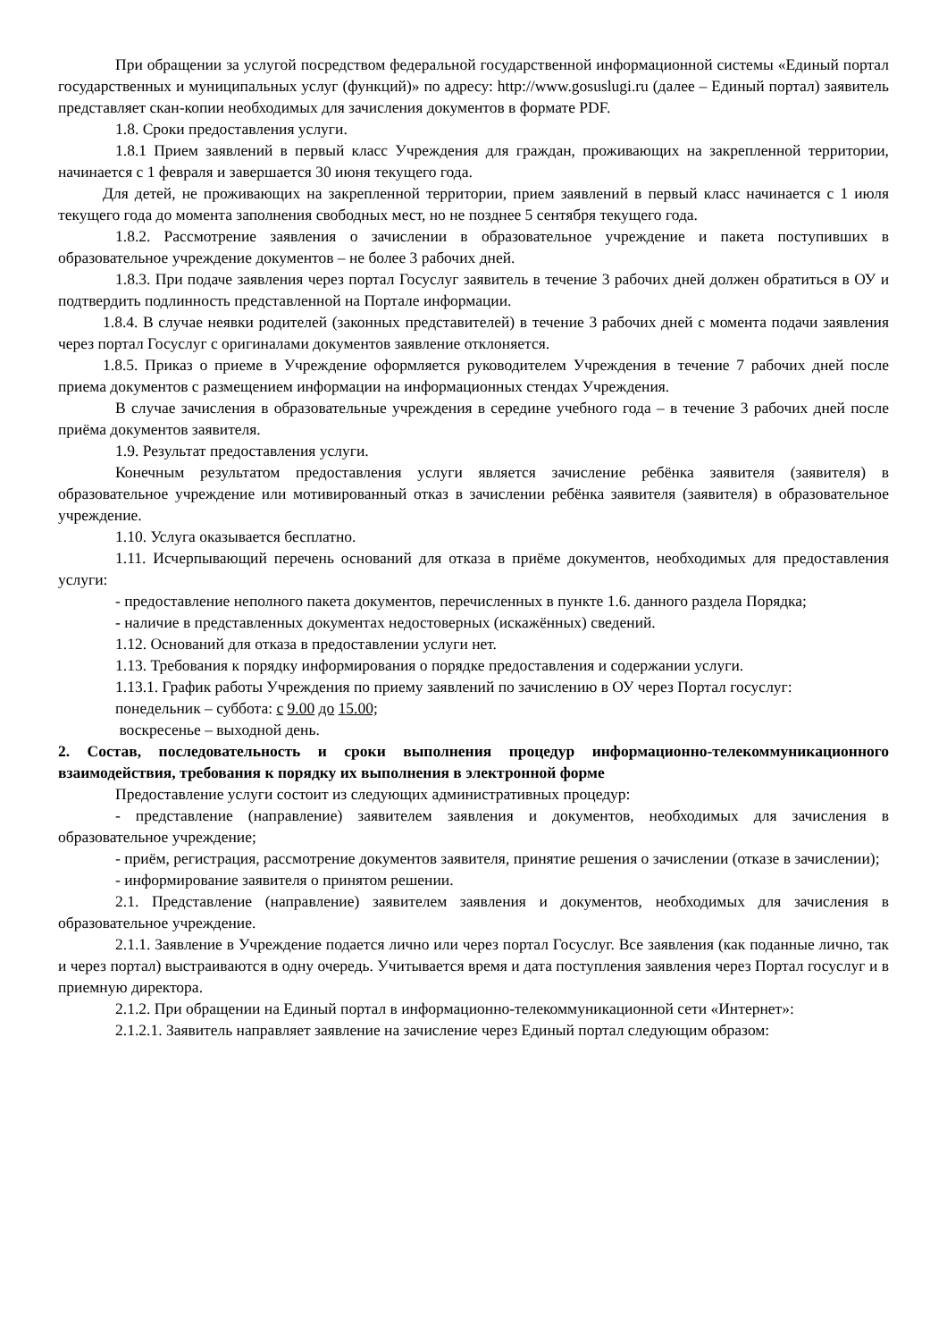При обращении за услугой посредством федеральной государственной информационной системы «Единый портал государственных и муниципальных услуг (функций)» по адресу: http://www.gosuslugi.ru (далее – Единый портал) заявитель представляет скан-копии необходимых для зачисления документов в формате PDF.
1.8. Сроки предоставления услуги.
1.8.1 Прием заявлений в первый класс Учреждения для граждан, проживающих на закрепленной территории, начинается с 1 февраля и завершается 30 июня текущего года.
Для детей, не проживающих на закрепленной территории, прием заявлений в первый класс начинается с 1 июля текущего года до момента заполнения свободных мест, но не позднее 5 сентября текущего года.
1.8.2. Рассмотрение заявления о зачислении в образовательное учреждение и пакета поступивших в образовательное учреждение документов – не более 3 рабочих дней.
1.8.3. При подаче заявления через портал Госуслуг заявитель в течение 3 рабочих дней должен обратиться в ОУ и подтвердить подлинность представленной на Портале информации.
1.8.4. В случае неявки родителей (законных представителей) в течение 3 рабочих дней с момента подачи заявления через портал Госуслуг с оригиналами документов заявление отклоняется.
1.8.5. Приказ о приеме в Учреждение оформляется руководителем Учреждения в течение 7 рабочих дней после приема документов с размещением информации на информационных стендах Учреждения.
В случае зачисления в образовательные учреждения в середине учебного года – в течение 3 рабочих дней после приёма документов заявителя.
1.9. Результат предоставления услуги.
Конечным результатом предоставления услуги является зачисление ребёнка заявителя (заявителя) в образовательное учреждение или мотивированный отказ в зачислении ребёнка заявителя (заявителя) в образовательное учреждение.
1.10. Услуга оказывается бесплатно.
1.11. Исчерпывающий перечень оснований для отказа в приёме документов, необходимых для предоставления услуги:
- предоставление неполного пакета документов, перечисленных в пункте 1.6. данного раздела Порядка;
- наличие в представленных документах недостоверных (искажённых) сведений.
1.12. Оснований для отказа в предоставлении услуги нет.
1.13. Требования к порядку информирования о порядке предоставления и содержании услуги.
1.13.1. График работы Учреждения по приему заявлений по зачислению в ОУ через Портал госуслуг:
понедельник – суббота: с 9.00 до 15.00;
воскресенье – выходной день.
2. Состав, последовательность и сроки выполнения процедур информационно-телекоммуникационного взаимодействия, требования к порядку их выполнения в электронной форме
Предоставление услуги состоит из следующих административных процедур:
- представление (направление) заявителем заявления и документов, необходимых для зачисления в образовательное учреждение;
- приём, регистрация, рассмотрение документов заявителя, принятие решения о зачислении (отказе в зачислении);
- информирование заявителя о принятом решении.
2.1. Представление (направление) заявителем заявления и документов, необходимых для зачисления в образовательное учреждение.
2.1.1. Заявление в Учреждение подается лично или через портал Госуслуг. Все заявления (как поданные лично, так и через портал) выстраиваются в одну очередь. Учитывается время и дата поступления заявления через Портал госуслуг и в приемную директора.
2.1.2. При обращении на Единый портал в информационно-телекоммуникационной сети «Интернет»:
2.1.2.1. Заявитель направляет заявление на зачисление через Единый портал следующим образом: